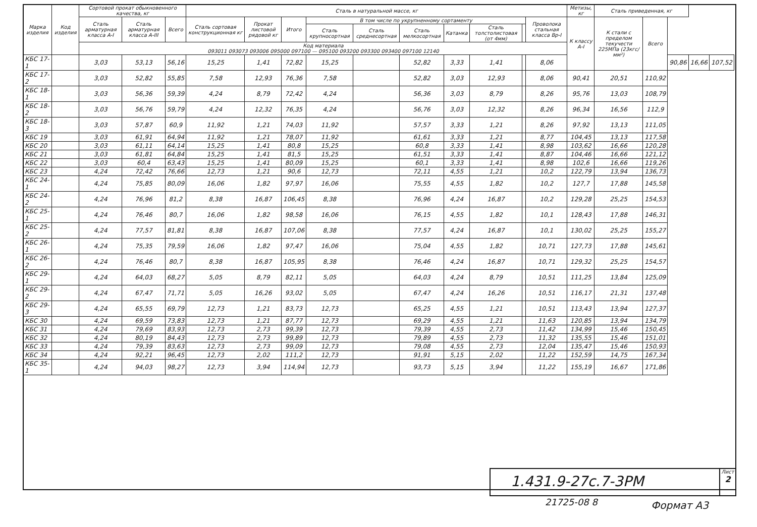| Марка изделия | Код изделия | Сортовой прокат обыкновенного качества, кг | | | Сталь в натуральной массе, кг | | | | | | | | | | Метизы, кг | Сталь приведенная, кг | | | | |
| --- | --- | --- | --- | --- | --- | --- | --- | --- | --- | --- | --- | --- | --- | --- | --- | --- | --- | --- | --- | --- |
| | | Сталь арматурная класса А-I | Сталь арматурная класса А-III | Всего | Сталь сортовая конструкционная кг | Прокат листовой рядовой кг | Итого | В том числе по укрупненному сортаменту | | | | | | Проволока стальная класса Вр-I | К классу А-I | К стали с пределом текучести 225МПа (23кгс/мм²) | Всего | | | |
| | | | | | | | | Сталь крупносортная | Сталь среднесортная | Сталь мелкосортная | Катанка | Сталь толстолистовая (от 4мм) | | | | | | | | |
| | | Код материала 093011 093073 093006 095000 097100 — 095100 093200 093300 093400 097100 12140 | | | | | | | | | | | | | | | | | | |
| КБС 17-1 | | 3,03 | 53,13 | 56,16 | 15,25 | 1,41 | 72,82 | 15,25 | | 52,82 | 3,33 | 1,41 | | 8,06 | | | | 90,86 | 16,66 | 107,52 |
| КБС 17-2 | | 3,03 | 52,82 | 55,85 | 7,58 | 12,93 | 76,36 | 7,58 | | 52,82 | 3,03 | 12,93 | | 8,06 | 90,41 | 20,51 | 110,92 | | | |
| КБС 18-1 | | 3,03 | 56,36 | 59,39 | 4,24 | 8,79 | 72,42 | 4,24 | | 56,36 | 3,03 | 8,79 | | 8,26 | 95,76 | 13,03 | 108,79 | | | |
| КБС 18-2 | | 3,03 | 56,76 | 59,79 | 4,24 | 12,32 | 76,35 | 4,24 | | 56,76 | 3,03 | 12,32 | | 8,26 | 96,34 | 16,56 | 112,9 | | | |
| КБС 18-3 | | 3,03 | 57,87 | 60,9 | 11,92 | 1,21 | 74,03 | 11,92 | | 57,57 | 3,33 | 1,21 | | 8,26 | 97,92 | 13,13 | 111,05 | | | |
| КБС 19 | | 3,03 | 61,91 | 64,94 | 11,92 | 1,21 | 78,07 | 11,92 | | 61,61 | 3,33 | 1,21 | | 8,77 | 104,45 | 13,13 | 117,58 | | | |
| КБС 20 | | 3,03 | 61,11 | 64,14 | 15,25 | 1,41 | 80,8 | 15,25 | | 60,8 | 3,33 | 1,41 | | 8,98 | 103,62 | 16,66 | 120,28 | | | |
| КБС 21 | | 3,03 | 61,81 | 64,84 | 15,25 | 1,41 | 81,5 | 15,25 | | 61,51 | 3,33 | 1,41 | | 8,87 | 104,46 | 16,66 | 121,12 | | | |
| КБС 22 | | 3,03 | 60,4 | 63,43 | 15,25 | 1,41 | 80,09 | 15,25 | | 60,1 | 3,33 | 1,41 | | 8,98 | 102,6 | 16,66 | 119,26 | | | |
| КБС 23 | | 4,24 | 72,42 | 76,66 | 12,73 | 1,21 | 90,6 | 12,73 | | 72,11 | 4,55 | 1,21 | | 10,2 | 122,79 | 13,94 | 136,73 | | | |
| КБС 24-1 | | 4,24 | 75,85 | 80,09 | 16,06 | 1,82 | 97,97 | 16,06 | | 75,55 | 4,55 | 1,82 | | 10,2 | 127,7 | 17,88 | 145,58 | | | |
| КБС 24-2 | | 4,24 | 76,96 | 81,2 | 8,38 | 16,87 | 106,45 | 8,38 | | 76,96 | 4,24 | 16,87 | | 10,2 | 129,28 | 25,25 | 154,53 | | | |
| КБС 25-1 | | 4,24 | 76,46 | 80,7 | 16,06 | 1,82 | 98,58 | 16,06 | | 76,15 | 4,55 | 1,82 | | 10,1 | 128,43 | 17,88 | 146,31 | | | |
| КБС 25-2 | | 4,24 | 77,57 | 81,81 | 8,38 | 16,87 | 107,06 | 8,38 | | 77,57 | 4,24 | 16,87 | | 10,1 | 130,02 | 25,25 | 155,27 | | | |
| КБС 26-1 | | 4,24 | 75,35 | 79,59 | 16,06 | 1,82 | 97,47 | 16,06 | | 75,04 | 4,55 | 1,82 | | 10,71 | 127,73 | 17,88 | 145,61 | | | |
| КБС 26-2 | | 4,24 | 76,46 | 80,7 | 8,38 | 16,87 | 105,95 | 8,38 | | 76,46 | 4,24 | 16,87 | | 10,71 | 129,32 | 25,25 | 154,57 | | | |
| КБС 29-1 | | 4,24 | 64,03 | 68,27 | 5,05 | 8,79 | 82,11 | 5,05 | | 64,03 | 4,24 | 8,79 | | 10,51 | 111,25 | 13,84 | 125,09 | | | |
| КБС 29-2 | | 4,24 | 67,47 | 71,71 | 5,05 | 16,26 | 93,02 | 5,05 | | 67,47 | 4,24 | 16,26 | | 10,51 | 116,17 | 21,31 | 137,48 | | | |
| КБС 29-3 | | 4,24 | 65,55 | 69,79 | 12,73 | 1,21 | 83,73 | 12,73 | | 65,25 | 4,55 | 1,21 | | 10,51 | 113,43 | 13,94 | 127,37 | | | |
| КБС 30 | | 4,24 | 69,59 | 73,83 | 12,73 | 1,21 | 87,77 | 12,73 | | 69,29 | 4,55 | 1,21 | | 11,63 | 120,85 | 13,94 | 134,79 | | | |
| КБС 31 | | 4,24 | 79,69 | 83,93 | 12,73 | 2,73 | 99,39 | 12,73 | | 79,39 | 4,55 | 2,73 | | 11,42 | 134,99 | 15,46 | 150,45 | | | |
| КБС 32 | | 4,24 | 80,19 | 84,43 | 12,73 | 2,73 | 99,89 | 12,73 | | 79,89 | 4,55 | 2,73 | | 11,32 | 135,55 | 15,46 | 151,01 | | | |
| КБС 33 | | 4,24 | 79,39 | 83,63 | 12,73 | 2,73 | 99,09 | 12,73 | | 79,08 | 4,55 | 2,73 | | 12,04 | 135,47 | 15,46 | 150,93 | | | |
| КБС 34 | | 4,24 | 92,21 | 96,45 | 12,73 | 2,02 | 111,2 | 12,73 | | 91,91 | 5,15 | 2,02 | | 11,22 | 152,59 | 14,75 | 167,34 | | | |
| КБС 35-1 | | 4,24 | 94,03 | 98,27 | 12,73 | 3,94 | 114,94 | 12,73 | | 93,73 | 5,15 | 3,94 | | 11,22 | 155,19 | 16,67 | 171,86 | | | |
1.431.9-27с.7-3РМ
Лист
2
21725-08 8 Формат А3